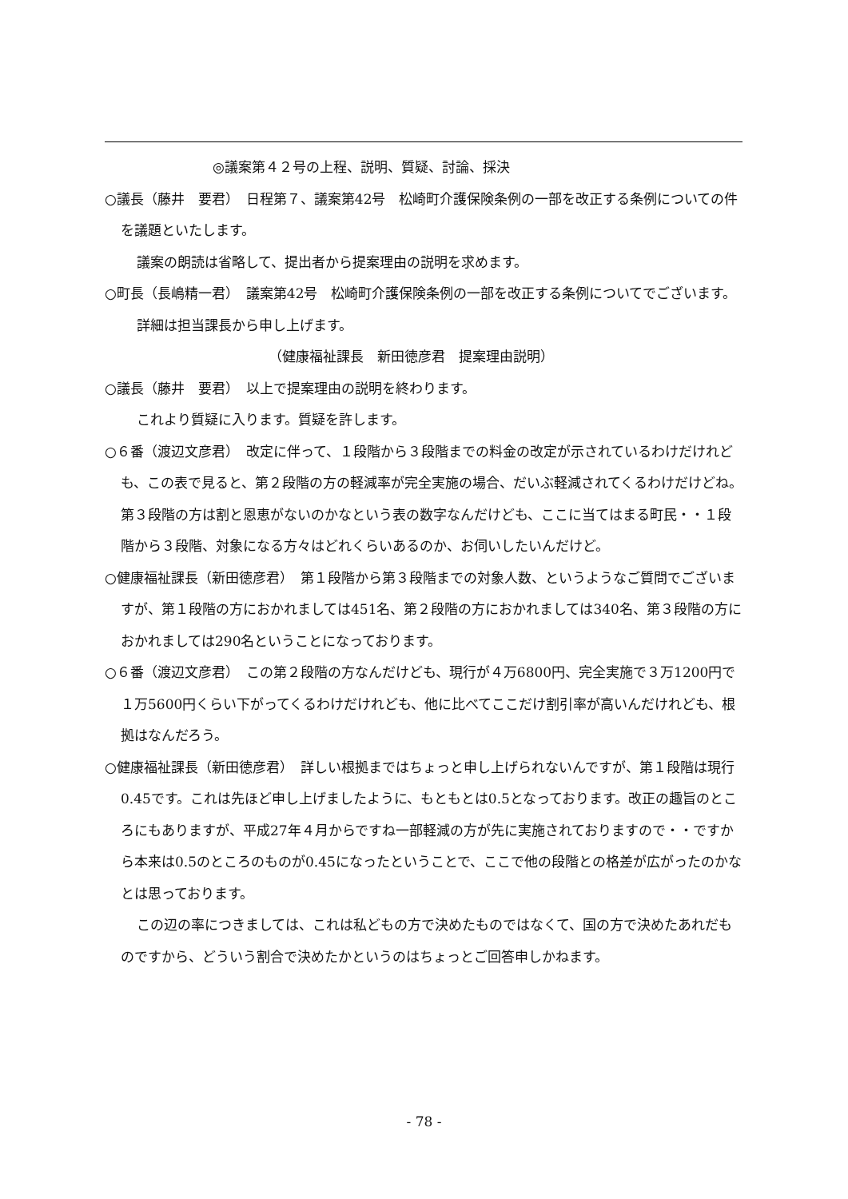◎議案第４２号の上程、説明、質疑、討論、採決
○議長（藤井　要君）　日程第７、議案第42号　松崎町介護保険条例の一部を改正する条例についての件を議題といたします。
議案の朗読は省略して、提出者から提案理由の説明を求めます。
○町長（長嶋精一君）　議案第42号　松崎町介護保険条例の一部を改正する条例についてでございます。
詳細は担当課長から申し上げます。
（健康福祉課長　新田徳彦君　提案理由説明）
○議長（藤井　要君）　以上で提案理由の説明を終わります。
これより質疑に入ります。質疑を許します。
○６番（渡辺文彦君）　改定に伴って、１段階から３段階までの料金の改定が示されているわけだけれども、この表で見ると、第２段階の方の軽減率が完全実施の場合、だいぶ軽減されてくるわけだけどね。第３段階の方は割と恩恵がないのかなという表の数字なんだけども、ここに当てはまる町民・・１段階から３段階、対象になる方々はどれくらいあるのか、お伺いしたいんだけど。
○健康福祉課長（新田徳彦君）　第１段階から第３段階までの対象人数、というようなご質問でございますが、第１段階の方におかれましては451名、第２段階の方におかれましては340名、第３段階の方におかれましては290名ということになっております。
○６番（渡辺文彦君）　この第２段階の方なんだけども、現行が４万6800円、完全実施で３万1200円で１万5600円くらい下がってくるわけだけれども、他に比べてここだけ割引率が高いんだけれども、根拠はなんだろう。
○健康福祉課長（新田徳彦君）　詳しい根拠まではちょっと申し上げられないんですが、第１段階は現行0.45です。これは先ほど申し上げましたように、もともとは0.5となっております。改正の趣旨のところにもありますが、平成27年４月からですね一部軽減の方が先に実施されておりますので・・ですから本来は0.5のところのものが0.45になったということで、ここで他の段階との格差が広がったのかなとは思っております。
この辺の率につきましては、これは私どもの方で決めたものではなくて、国の方で決めたあれだものですから、どういう割合で決めたかというのはちょっとご回答申しかねます。
- 78 -